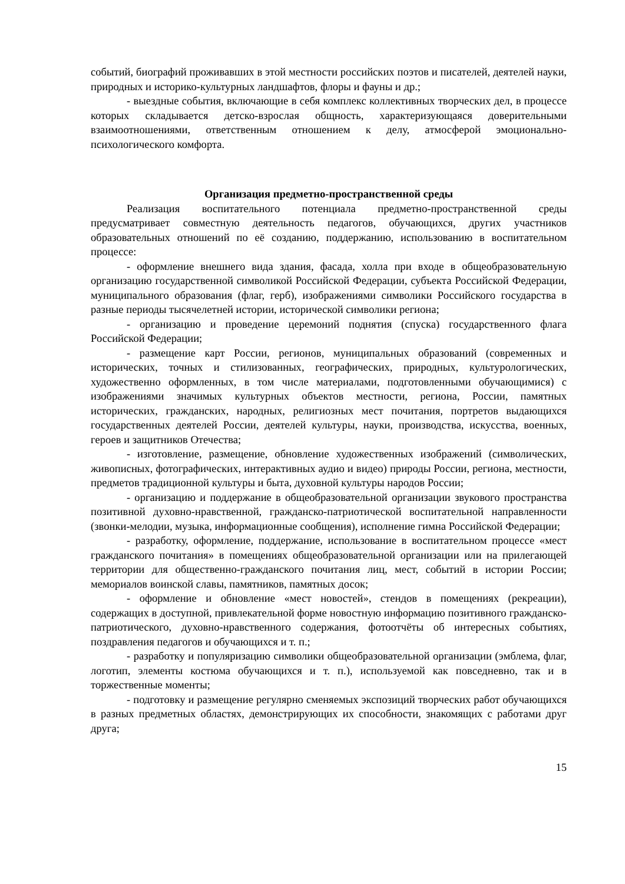событий, биографий проживавших в этой местности российских поэтов и писателей, деятелей науки, природных и историко-культурных ландшафтов, флоры и фауны и др.;
- выездные события, включающие в себя комплекс коллективных творческих дел, в процессе которых складывается детско-взрослая общность, характеризующаяся доверительными взаимоотношениями, ответственным отношением к делу, атмосферой эмоционально-психологического комфорта.
Организация предметно-пространственной среды
Реализация воспитательного потенциала предметно-пространственной среды предусматривает совместную деятельность педагогов, обучающихся, других участников образовательных отношений по её созданию, поддержанию, использованию в воспитательном процессе:
- оформление внешнего вида здания, фасада, холла при входе в общеобразовательную организацию государственной символикой Российской Федерации, субъекта Российской Федерации, муниципального образования (флаг, герб), изображениями символики Российского государства в разные периоды тысячелетней истории, исторической символики региона;
- организацию и проведение церемоний поднятия (спуска) государственного флага Российской Федерации;
- размещение карт России, регионов, муниципальных образований (современных и исторических, точных и стилизованных, географических, природных, культурологических, художественно оформленных, в том числе материалами, подготовленными обучающимися) с изображениями значимых культурных объектов местности, региона, России, памятных исторических, гражданских, народных, религиозных мест почитания, портретов выдающихся государственных деятелей России, деятелей культуры, науки, производства, искусства, военных, героев и защитников Отечества;
- изготовление, размещение, обновление художественных изображений (символических, живописных, фотографических, интерактивных аудио и видео) природы России, региона, местности, предметов традиционной культуры и быта, духовной культуры народов России;
- организацию и поддержание в общеобразовательной организации звукового пространства позитивной духовно-нравственной, гражданско-патриотической воспитательной направленности (звонки-мелодии, музыка, информационные сообщения), исполнение гимна Российской Федерации;
- разработку, оформление, поддержание, использование в воспитательном процессе «мест гражданского почитания» в помещениях общеобразовательной организации или на прилегающей территории для общественно-гражданского почитания лиц, мест, событий в истории России; мемориалов воинской славы, памятников, памятных досок;
- оформление и обновление «мест новостей», стендов в помещениях (рекреации), содержащих в доступной, привлекательной форме новостную информацию позитивного гражданско-патриотического, духовно-нравственного содержания, фотоотчёты об интересных событиях, поздравления педагогов и обучающихся и т. п.;
- разработку и популяризацию символики общеобразовательной организации (эмблема, флаг, логотип, элементы костюма обучающихся и т. п.), используемой как повседневно, так и в торжественные моменты;
- подготовку и размещение регулярно сменяемых экспозиций творческих работ обучающихся в разных предметных областях, демонстрирующих их способности, знакомящих с работами друг друга;
15